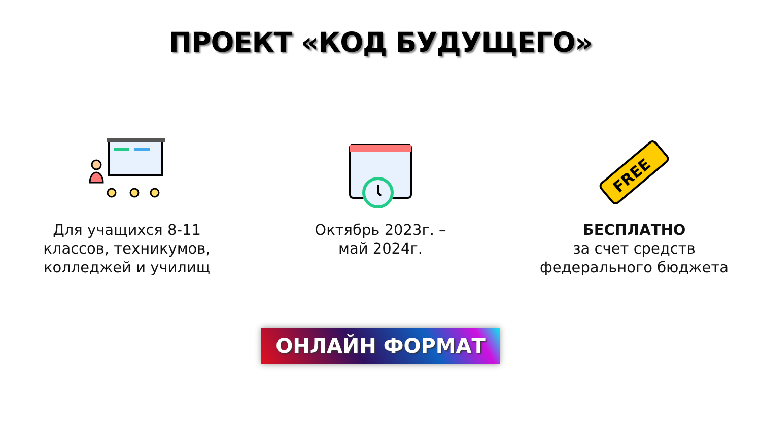ПРОЕКТ «КОД БУДУЩЕГО»
Для учащихся 8-11
классов, техникумов,
колледжей и училищ
Октябрь 2023г. –
май 2024г.
FREE
БЕСПЛАТНО
за счет средств
федерального бюджета
ОНЛАЙН ФОРМАТ